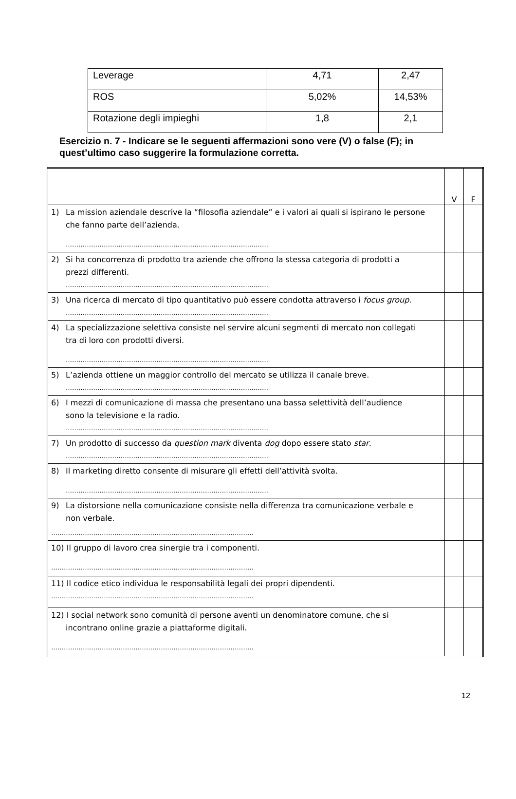| Leverage | 4,71 | 2,47 |
| ROS | 5,02% | 14,53% |
| Rotazione degli impieghi | 1,8 | 2,1 |
Esercizio n. 7 - Indicare se le seguenti affermazioni sono vere (V) o false (F); in quest’ultimo caso suggerire la formulazione corretta.
| | V | F |
| 1) La mission aziendale descrive la “filosofia aziendale” e i valori ai quali si ispirano le persone che fanno parte dell’azienda. …………………………………………………………………………………… | | |
| 2) Si ha concorrenza di prodotto tra aziende che offrono la stessa categoria di prodotti a prezzi differenti. …………………………………………………………………………………… | | |
| 3) Una ricerca di mercato di tipo quantitativo può essere condotta attraverso i focus group . …………………………………………………………………………………… | | |
| 4) La specializzazione selettiva consiste nel servire alcuni segmenti di mercato non collegati tra di loro con prodotti diversi. …………………………………………………………………………………… | | |
| 5) L’azienda ottiene un maggior controllo del mercato se utilizza il canale breve. …………………………………………………………………………………… | | |
| 6) I mezzi di comunicazione di massa che presentano una bassa selettività dell’audience sono la televisione e la radio. …………………………………………………………………………………… | | |
| 7) Un prodotto di successo da question mark diventa dog dopo essere stato star . …………………………………………………………………………………… | | |
| 8) Il marketing diretto consente di misurare gli effetti dell’attività svolta. …………………………………………………………………………………… | | |
| 9) La distorsione nella comunicazione consiste nella differenza tra comunicazione verbale e non verbale. …………………………………………………………………………………… | | |
| 10) Il gruppo di lavoro crea sinergie tra i componenti. …………………………………………………………………………………… | | |
| 11) Il codice etico individua le responsabilità legali dei propri dipendenti. …………………………………………………………………………………… | | |
| 12) I social network sono comunità di persone aventi un denominatore comune, che si incontrano online grazie a piattaforme digitali. …………………………………………………………………………………… | | |
12